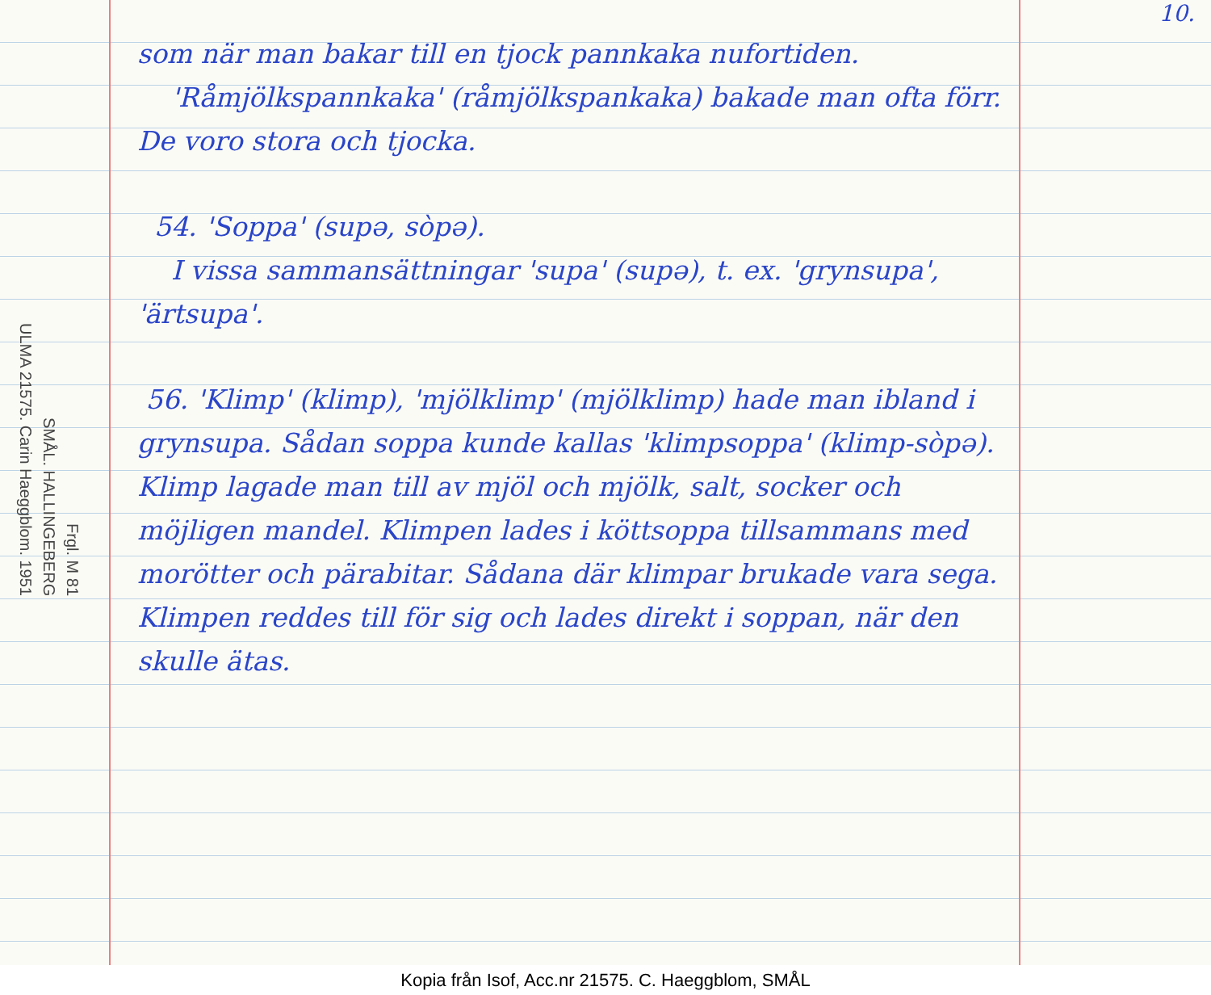10.
ULMA 21575. Carin Haeggblom. 1951 SMÅL. HALLINGEBERG Frgl. M 81
som när man bakar till en tjock pannkaka nufortiden.
'Råmjölkspannkaka' (råmjölkspankaka) bakade man ofta förr. De voro stora och tjocka.
54. 'Soppa' (supə, sòpə).
I vissa sammansättningar 'supa' (supə), t. ex. 'grynsupa', 'ärtsupa'.
56. 'Klimp' (klimp), 'mjölklimp' (mjölklimp) hade man ibland i grynsupa. Sådan soppa kunde kallas 'klimpsoppa' (klimp-sòpə). Klimp lagade man till av mjöl och mjölk, salt, socker och möjligen mandel. Klimpen lades i köttsoppa tillsammans med morötter och pärabitar. Sådana där klimpar brukade vara sega. Klimpen reddes till för sig och lades direkt i soppan, när den skulle ätas.
Kopia från Isof, Acc.nr 21575. C. Haeggblom, SMÅL